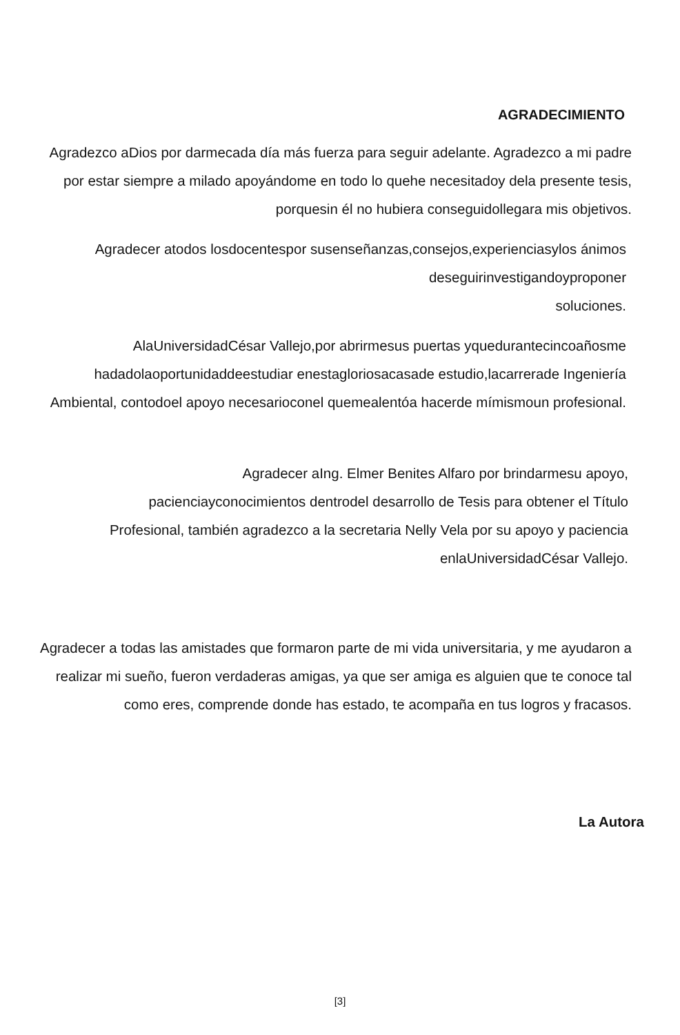AGRADECIMIENTO
Agradezco aDios por darmecada día más fuerza para seguir adelante. Agradezco a mi padre por estar siempre a milado apoyándome en todo lo quehe necesitadoy dela presente tesis, porquesin él no hubiera conseguidollegara mis objetivos.
Agradecer atodos losdocentespor susenseñanzas,consejos,experienciasylos ánimos deseguirinvestigandoyproponer
soluciones.
AlaUniversidadCésar Vallejo,por abrirmesus puertas yquedurantecincoañosme hadadolaoportunidaddeestudiar enestagloriosacasade estudio,lacarrerade Ingeniería Ambiental, contodoel apoyo necesarioconel quemealentóa hacerde mímismoun profesional.
Agradecer aIng. Elmer Benites Alfaro por brindarmesu apoyo, pacienciayconocimientos dentrodel desarrollo de Tesis para obtener el Título Profesional, también agradezco a la secretaria Nelly Vela por su apoyo y paciencia enlaUniversidadCésar Vallejo.
Agradecer a todas las amistades que formaron parte de mi vida universitaria, y me ayudaron a realizar mi sueño, fueron verdaderas amigas, ya que ser amiga es alguien que te conoce tal como eres, comprende donde has estado, te acompaña en tus logros y fracasos.
La Autora
[3]